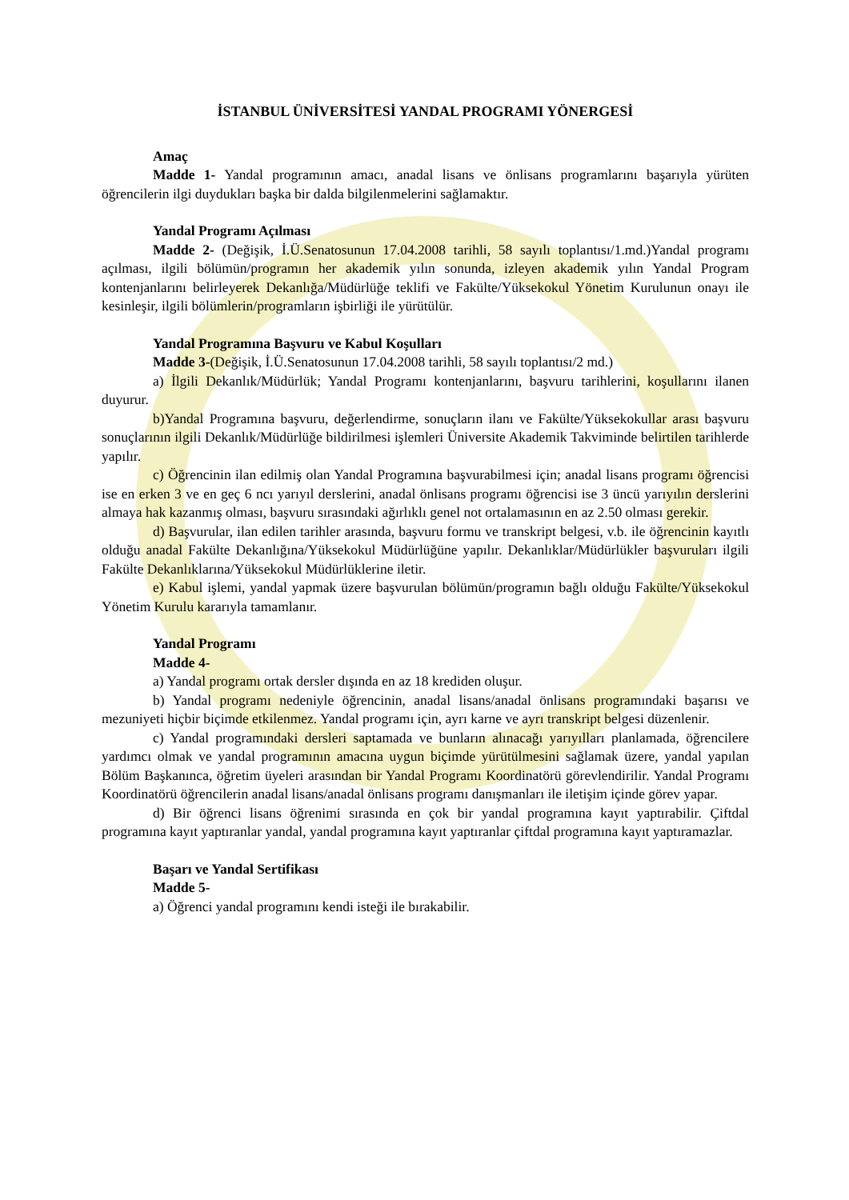İSTANBUL ÜNİVERSİTESİ YANDAL PROGRAMI YÖNERGESİ
Amaç
Madde 1- Yandal programının amacı, anadal lisans ve önlisans programlarını başarıyla yürüten öğrencilerin ilgi duydukları başka bir dalda bilgilenmelerini sağlamaktır.
Yandal Programı Açılması
Madde 2- (Değişik, İ.Ü.Senatosunun 17.04.2008 tarihli, 58 sayılı toplantısı/1.md.)Yandal programı açılması, ilgili bölümün/programın her akademik yılın sonunda, izleyen akademik yılın Yandal Program kontenjanlarını belirleyerek Dekanlığa/Müdürlüğe teklifi ve Fakülte/Yüksekokul Yönetim Kurulunun onayı ile kesinleşir, ilgili bölümlerin/programların işbirliği ile yürütülür.
Yandal Programına Başvuru ve Kabul Koşulları
Madde 3-(Değişik, İ.Ü.Senatosunun 17.04.2008 tarihli, 58 sayılı toplantısı/2 md.)
a) İlgili Dekanlık/Müdürlük; Yandal Programı kontenjanlarını, başvuru tarihlerini, koşullarını ilanen duyurur.
b)Yandal Programına başvuru, değerlendirme, sonuçların ilanı ve Fakülte/Yüksekokullar arası başvuru sonuçlarının ilgili Dekanlık/Müdürlüğe bildirilmesi işlemleri Üniversite Akademik Takviminde belirtilen tarihlerde yapılır.
c) Öğrencinin ilan edilmiş olan Yandal Programına başvurabilmesi için; anadal lisans programı öğrencisi ise en erken 3 ve en geç 6 ncı yarıyıl derslerini, anadal önlisans programı öğrencisi ise 3 üncü yarıyılın derslerini almaya hak kazanmış olması, başvuru sırasındaki ağırlıklı genel not ortalamasının en az 2.50 olması gerekir.
d) Başvurular, ilan edilen tarihler arasında, başvuru formu ve transkript belgesi, v.b. ile öğrencinin kayıtlı olduğu anadal Fakülte Dekanlığına/Yüksekokul Müdürlüğüne yapılır. Dekanlıklar/Müdürlükler başvuruları ilgili Fakülte Dekanlıklarına/Yüksekokul Müdürlüklerine iletir.
e) Kabul işlemi, yandal yapmak üzere başvurulan bölümün/programın bağlı olduğu Fakülte/Yüksekokul Yönetim Kurulu kararıyla tamamlanır.
Yandal Programı
Madde 4-
a) Yandal programı ortak dersler dışında en az 18 krediden oluşur.
b) Yandal programı nedeniyle öğrencinin, anadal lisans/anadal önlisans programındaki başarısı ve mezuniyeti hiçbir biçimde etkilenmez. Yandal programı için, ayrı karne ve ayrı transkript belgesi düzenlenir.
c) Yandal programındaki dersleri saptamada ve bunların alınacağı yarıyılları planlamada, öğrencilere yardımcı olmak ve yandal programının amacına uygun biçimde yürütülmesini sağlamak üzere, yandal yapılan Bölüm Başkanınca, öğretim üyeleri arasından bir Yandal Programı Koordinatörü görevlendirilir. Yandal Programı Koordinatörü öğrencilerin anadal lisans/anadal önlisans programı danışmanları ile iletişim içinde görev yapar.
d) Bir öğrenci lisans öğrenimi sırasında en çok bir yandal programına kayıt yaptırabilir. Çiftdal programına kayıt yaptıranlar yandal, yandal programına kayıt yaptıranlar çiftdal programına kayıt yaptıramazlar.
Başarı ve Yandal Sertifikası
Madde 5-
a) Öğrenci yandal programını kendi isteği ile bırakabilir.